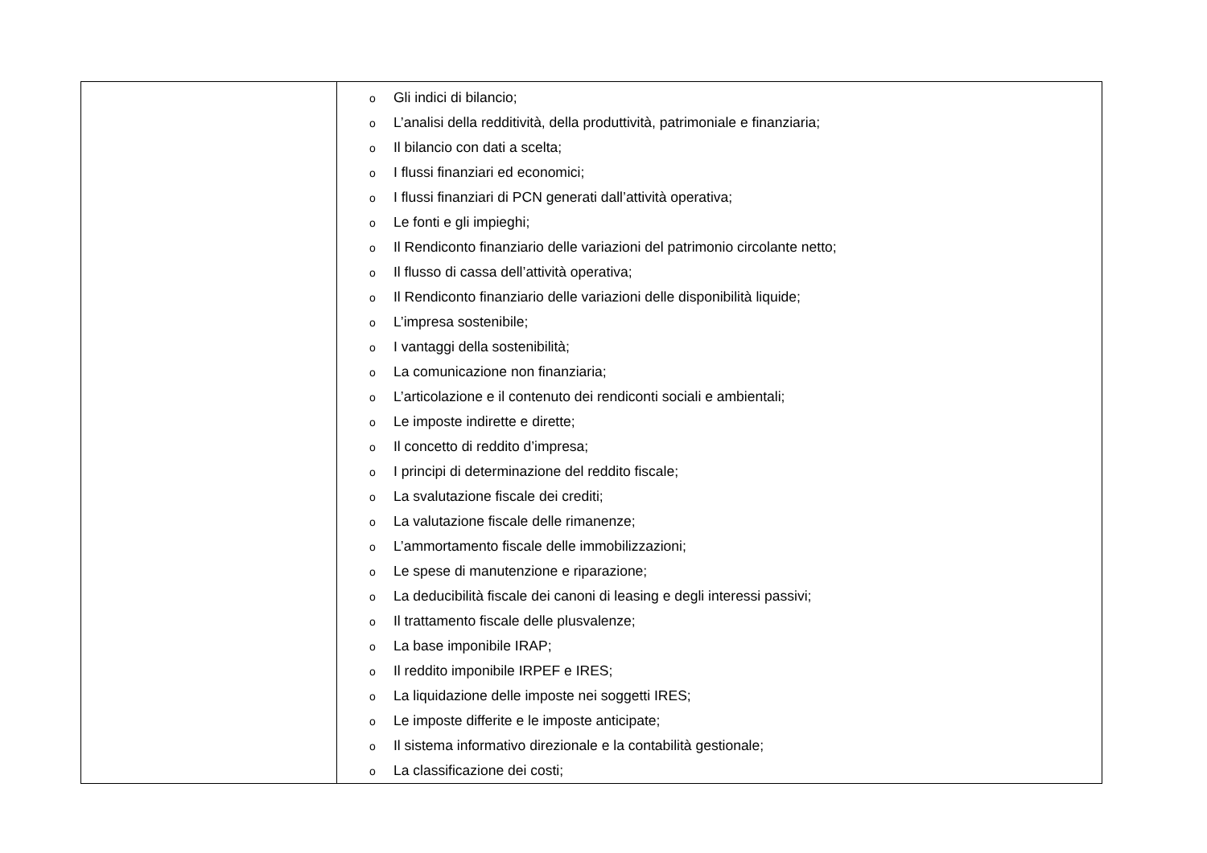| | o Gli indici di bilancio; o L’analisi della redditività, della produttività, patrimoniale e finanziaria; o Il bilancio con dati a scelta; o I flussi finanziari ed economici; o I flussi finanziari di PCN generati dall’attività operativa; o Le fonti e gli impieghi; o Il Rendiconto finanziario delle variazioni del patrimonio circolante netto; o Il flusso di cassa dell’attività operativa; o Il Rendiconto finanziario delle variazioni delle disponibilità liquide; o L’impresa sostenibile; o I vantaggi della sostenibilità; o La comunicazione non finanziaria; o L’articolazione e il contenuto dei rendiconti sociali e ambientali; o Le imposte indirette e dirette; o Il concetto di reddito d’impresa; o I principi di determinazione del reddito fiscale; o La svalutazione fiscale dei crediti; o La valutazione fiscale delle rimanenze; o L’ammortamento fiscale delle immobilizzazioni; o Le spese di manutenzione e riparazione; o La deducibilità fiscale dei canoni di leasing e degli interessi passivi; o Il trattamento fiscale delle plusvalenze; o La base imponibile IRAP; o Il reddito imponibile IRPEF e IRES; o La liquidazione delle imposte nei soggetti IRES; o Le imposte differite e le imposte anticipate; o Il sistema informativo direzionale e la contabilità gestionale; o La classificazione dei costi; |